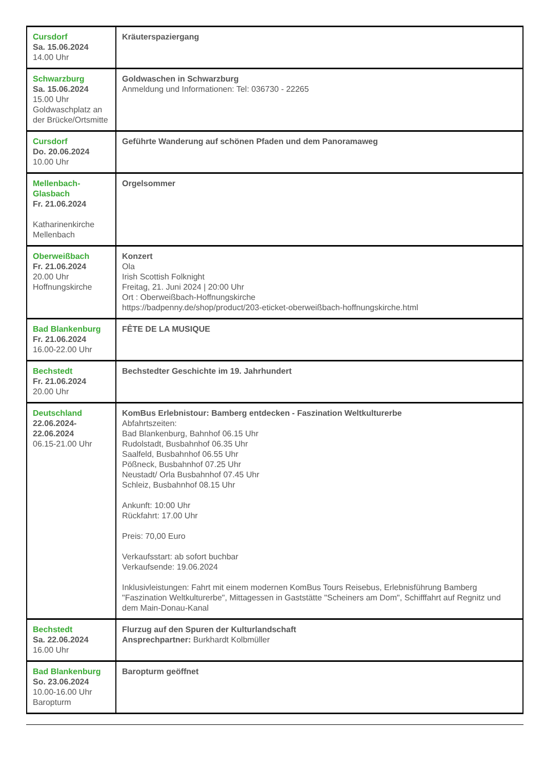| Cursdorf Sa. 15.06.2024 14.00 Uhr | Kräuterspaziergang |
| Schwarzburg Sa. 15.06.2024 15.00 Uhr Goldwaschplatz an der Brücke/Ortsmitte | Goldwaschen in Schwarzburg Anmeldung und Informationen: Tel: 036730 - 22265 |
| Cursdorf Do. 20.06.2024 10.00 Uhr | Geführte Wanderung auf schönen Pfaden und dem Panoramaweg |
| Mellenbach-Glasbach Fr. 21.06.2024 Katharinenkirche Mellenbach | Orgelsommer |
| Oberweißbach Fr. 21.06.2024 20.00 Uhr Hoffnungskirche | Konzert Ola Irish Scottish Folknight Freitag, 21. Juni 2024 / 20:00 Uhr Ort : Oberweißbach-Hoffnungskirche https://badpenny.de/shop/product/203-eticket-oberweißbach-hoffnungskirche.html |
| Bad Blankenburg Fr. 21.06.2024 16.00-22.00 Uhr | FÊTE DE LA MUSIQUE |
| Bechstedt Fr. 21.06.2024 20.00 Uhr | Bechstedter Geschichte im 19. Jahrhundert |
| Deutschland 22.06.2024-22.06.2024 06.15-21.00 Uhr | KomBus Erlebnistour: Bamberg entdecken - Faszination Weltkulturerbe Abfahrtszeiten: Bad Blankenburg, Bahnhof 06.15 Uhr Rudolstadt, Busbahnhof 06.35 Uhr Saalfeld, Busbahnhof 06.55 Uhr Pößneck, Busbahnhof 07.25 Uhr Neustadt/ Orla Busbahnhof 07.45 Uhr Schleiz, Busbahnhof 08.15 Uhr Ankunft: 10:00 Uhr Rückfahrt: 17.00 Uhr Preis: 70,00 Euro Verkaufsstart: ab sofort buchbar Verkaufsende: 19.06.2024 Inklusivleistungen: Fahrt mit einem modernen KomBus Tours Reisebus, Erlebnisführung Bamberg "Faszination Weltkulturerbe", Mittagessen in Gaststätte "Scheiners am Dom", Schifffahrt auf Regnitz und dem Main-Donau-Kanal |
| Bechstedt Sa. 22.06.2024 16.00 Uhr | Flurzug auf den Spuren der Kulturlandschaft Ansprechpartner: Burkhardt Kolbmüller |
| Bad Blankenburg So. 23.06.2024 10.00-16.00 Uhr Baropturm | Baropturm geöffnet |